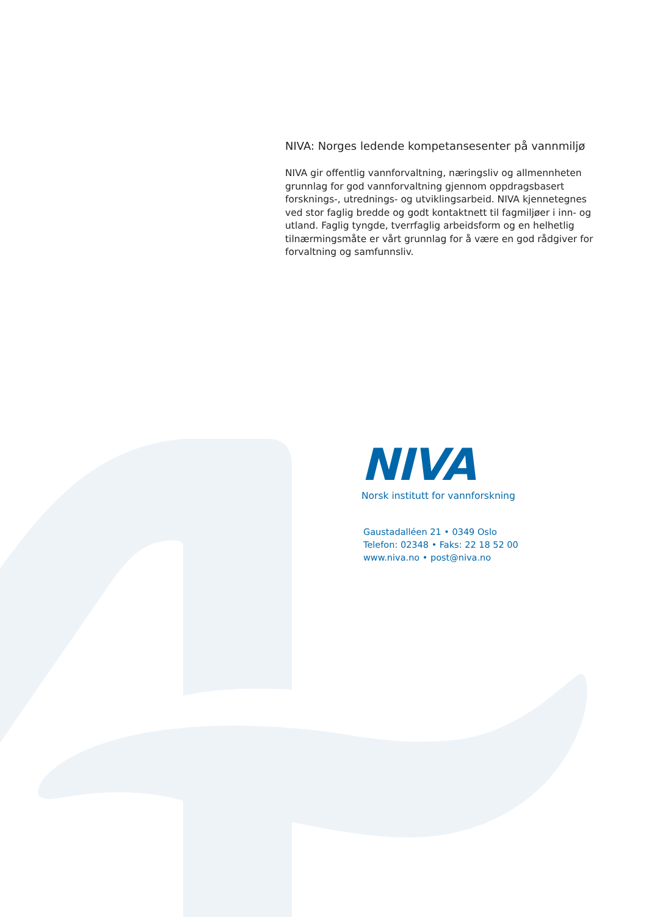NIVA: Norges ledende kompetansesenter på vannmiljø
NIVA gir offentlig vannforvaltning, næringsliv og allmennheten grunnlag for god vannforvaltning gjennom oppdragsbasert forsknings-, utrednings- og utviklingsarbeid. NIVA kjennetegnes ved stor faglig bredde og godt kontaktnett til fagmiljøer i inn- og utland. Faglig tyngde, tverrfaglig arbeidsform og en helhetlig tilnærmingsmåte er vårt grunnlag for å være en god rådgiver for forvaltning og samfunnsliv.
NIVA
Norsk institutt for vannforskning
Gaustadalléen 21 • 0349 Oslo
Telefon: 02348 • Faks: 22 18 52 00
www.niva.no • post@niva.no